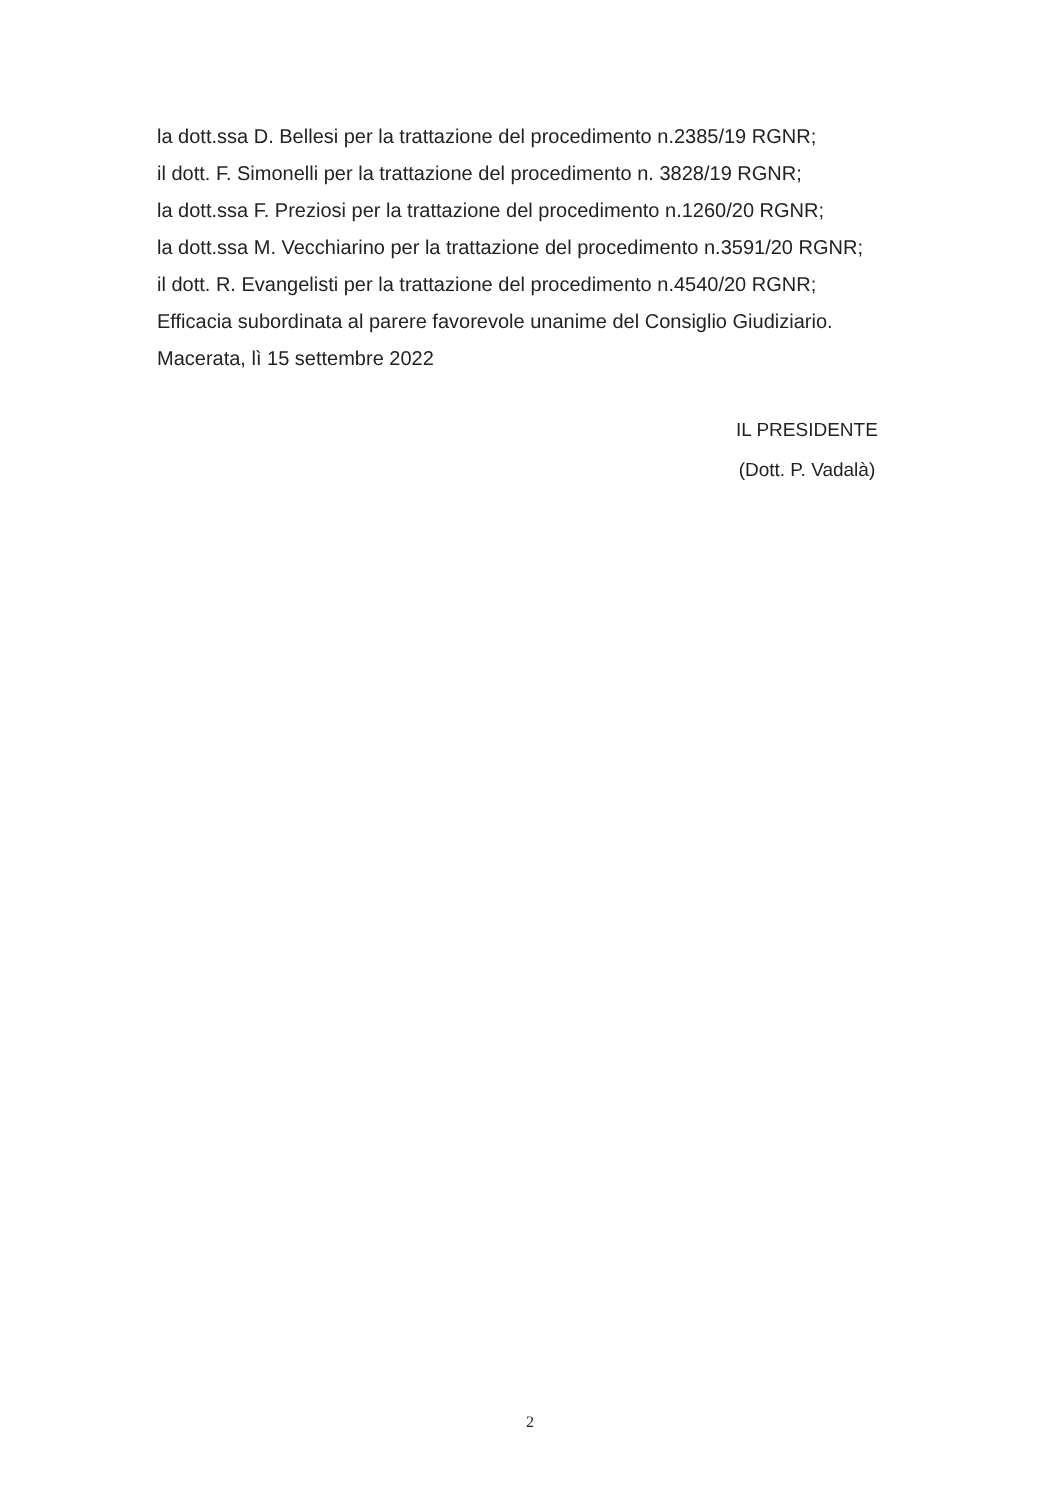la dott.ssa D. Bellesi per la trattazione del procedimento n.2385/19 RGNR;
il dott. F. Simonelli per la trattazione del procedimento n. 3828/19 RGNR;
la dott.ssa F. Preziosi per la trattazione del procedimento n.1260/20 RGNR;
la dott.ssa M. Vecchiarino per la trattazione del procedimento n.3591/20 RGNR;
il dott. R. Evangelisti per la trattazione del procedimento n.4540/20 RGNR;
Efficacia subordinata al parere favorevole unanime del Consiglio Giudiziario.
Macerata, lì 15 settembre 2022
IL PRESIDENTE
(Dott. P. Vadalà)
2